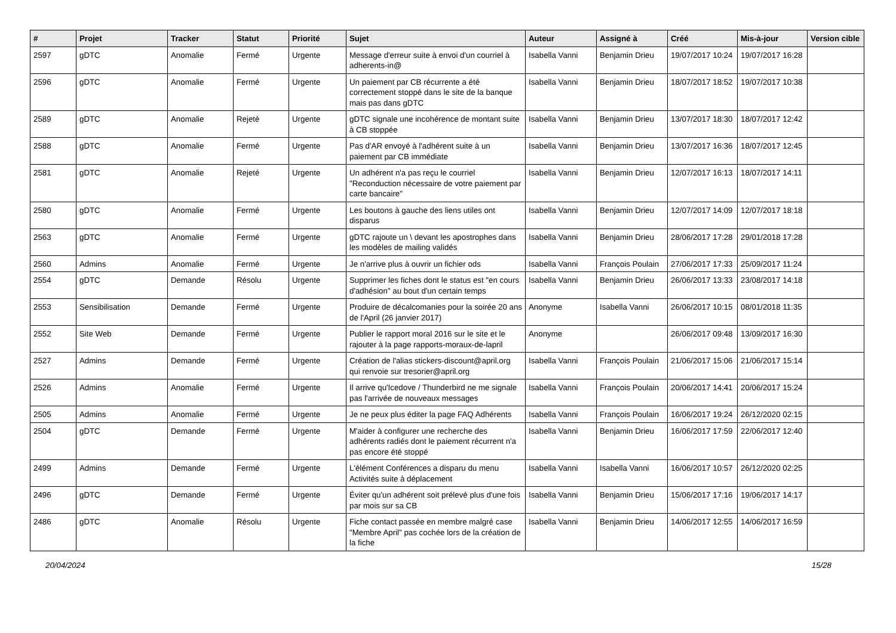| # | Projet | Tracker | Statut | Priorité | Sujet | Auteur | Assigné à | Créé | Mis-à-jour | Version cible |
| --- | --- | --- | --- | --- | --- | --- | --- | --- | --- | --- |
| 2597 | gDTC | Anomalie | Fermé | Urgente | Message d'erreur suite à envoi d'un courriel à adherents-in@ | Isabella Vanni | Benjamin Drieu | 19/07/2017 10:24 | 19/07/2017 16:28 | |
| 2596 | gDTC | Anomalie | Fermé | Urgente | Un paiement par CB récurrente a été correctement stoppé dans le site de la banque mais pas dans gDTC | Isabella Vanni | Benjamin Drieu | 18/07/2017 18:52 | 19/07/2017 10:38 | |
| 2589 | gDTC | Anomalie | Rejeté | Urgente | gDTC signale une incohérence de montant suite à CB stoppée | Isabella Vanni | Benjamin Drieu | 13/07/2017 18:30 | 18/07/2017 12:42 | |
| 2588 | gDTC | Anomalie | Fermé | Urgente | Pas d'AR envoyé à l'adhérent suite à un paiement par CB immédiate | Isabella Vanni | Benjamin Drieu | 13/07/2017 16:36 | 18/07/2017 12:45 | |
| 2581 | gDTC | Anomalie | Rejeté | Urgente | Un adhérent n'a pas reçu le courriel "Reconduction nécessaire de votre paiement par carte bancaire" | Isabella Vanni | Benjamin Drieu | 12/07/2017 16:13 | 18/07/2017 14:11 | |
| 2580 | gDTC | Anomalie | Fermé | Urgente | Les boutons à gauche des liens utiles ont disparus | Isabella Vanni | Benjamin Drieu | 12/07/2017 14:09 | 12/07/2017 18:18 | |
| 2563 | gDTC | Anomalie | Fermé | Urgente | gDTC rajoute un \ devant les apostrophes dans les modèles de mailing validés | Isabella Vanni | Benjamin Drieu | 28/06/2017 17:28 | 29/01/2018 17:28 | |
| 2560 | Admins | Anomalie | Fermé | Urgente | Je n'arrive plus à ouvrir un fichier ods | Isabella Vanni | François Poulain | 27/06/2017 17:33 | 25/09/2017 11:24 | |
| 2554 | gDTC | Demande | Résolu | Urgente | Supprimer les fiches dont le status est "en cours d'adhésion" au bout d'un certain temps | Isabella Vanni | Benjamin Drieu | 26/06/2017 13:33 | 23/08/2017 14:18 | |
| 2553 | Sensibilisation | Demande | Fermé | Urgente | Produire de décalcomanies pour la soirée 20 ans de l'April (26 janvier 2017) | Anonyme | Isabella Vanni | 26/06/2017 10:15 | 08/01/2018 11:35 | |
| 2552 | Site Web | Demande | Fermé | Urgente | Publier le rapport moral 2016 sur le site et le rajouter à la page rapports-moraux-de-lapril | Anonyme | | 26/06/2017 09:48 | 13/09/2017 16:30 | |
| 2527 | Admins | Demande | Fermé | Urgente | Création de l'alias stickers-discount@april.org qui renvoie sur tresorier@april.org | Isabella Vanni | François Poulain | 21/06/2017 15:06 | 21/06/2017 15:14 | |
| 2526 | Admins | Anomalie | Fermé | Urgente | Il arrive qu'Icedove / Thunderbird ne me signale pas l'arrivée de nouveaux messages | Isabella Vanni | François Poulain | 20/06/2017 14:41 | 20/06/2017 15:24 | |
| 2505 | Admins | Anomalie | Fermé | Urgente | Je ne peux plus éditer la page FAQ Adhérents | Isabella Vanni | François Poulain | 16/06/2017 19:24 | 26/12/2020 02:15 | |
| 2504 | gDTC | Demande | Fermé | Urgente | M'aider à configurer une recherche des adhérents radiés dont le paiement récurrent n'a pas encore été stoppé | Isabella Vanni | Benjamin Drieu | 16/06/2017 17:59 | 22/06/2017 12:40 | |
| 2499 | Admins | Demande | Fermé | Urgente | L'élément Conférences a disparu du menu Activités suite à déplacement | Isabella Vanni | Isabella Vanni | 16/06/2017 10:57 | 26/12/2020 02:25 | |
| 2496 | gDTC | Demande | Fermé | Urgente | Éviter qu'un adhérent soit prélevé plus d'une fois par mois sur sa CB | Isabella Vanni | Benjamin Drieu | 15/06/2017 17:16 | 19/06/2017 14:17 | |
| 2486 | gDTC | Anomalie | Résolu | Urgente | Fiche contact passée en membre malgré case "Membre April" pas cochée lors de la création de la fiche | Isabella Vanni | Benjamin Drieu | 14/06/2017 12:55 | 14/06/2017 16:59 | |
20/04/2024 15/28